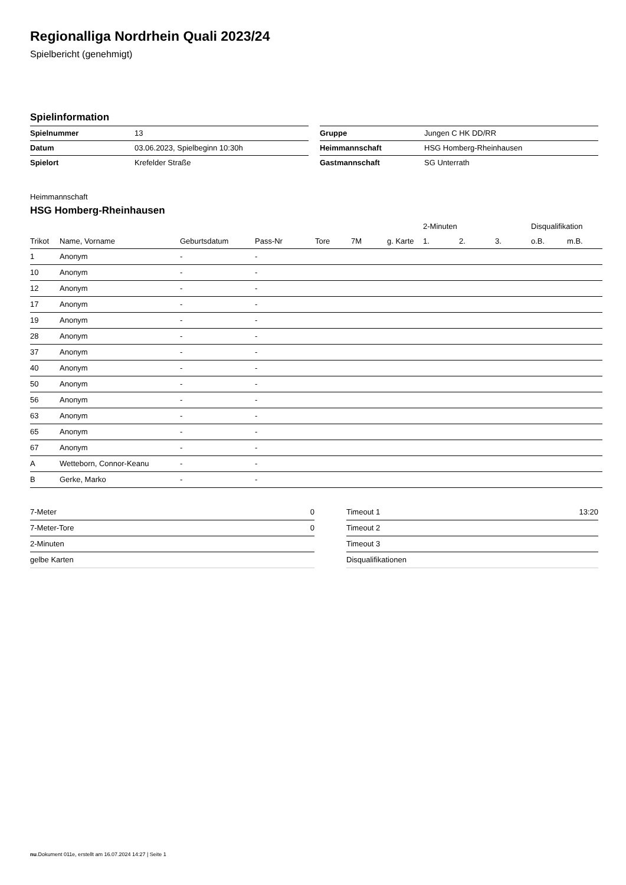Regionalliga Nordrhein Quali 2023/24
Spielbericht (genehmigt)
Spielinformation
| Spielnummer | 13 |
| Datum | 03.06.2023, Spielbeginn 10:30h |
| Spielort | Krefelder Straße |
| Gruppe | Jungen C HK DD/RR |
| Heimmannschaft | HSG Homberg-Rheinhausen |
| Gastmannschaft | SG Unterrath |
Heimmannschaft
HSG Homberg-Rheinhausen
| | | | | | | | 2-Minuten | | | Disqualifikation | |
| --- | --- | --- | --- | --- | --- | --- | --- | --- | --- | --- | --- |
| Trikot | Name, Vorname | Geburtsdatum | Pass-Nr | Tore | 7M | g. Karte | 1. | 2. | 3. | o.B. | m.B. |
| 1 | Anonym | - | - | | | | | | | | |
| 10 | Anonym | - | - | | | | | | | | |
| 12 | Anonym | - | - | | | | | | | | |
| 17 | Anonym | - | - | | | | | | | | |
| 19 | Anonym | - | - | | | | | | | | |
| 28 | Anonym | - | - | | | | | | | | |
| 37 | Anonym | - | - | | | | | | | | |
| 40 | Anonym | - | - | | | | | | | | |
| 50 | Anonym | - | - | | | | | | | | |
| 56 | Anonym | - | - | | | | | | | | |
| 63 | Anonym | - | - | | | | | | | | |
| 65 | Anonym | - | - | | | | | | | | |
| 67 | Anonym | - | - | | | | | | | | |
| A | Wetteborn, Connor-Keanu | - | - | | | | | | | | |
| B | Gerke, Marko | - | - | | | | | | | | |
| 7-Meter | 0 |
| 7-Meter-Tore | 0 |
| 2-Minuten | |
| gelbe Karten | |
| Timeout 1 | 13:20 |
| Timeout 2 | |
| Timeout 3 | |
| Disqualifikationen | |
nu.Dokument 011e, erstellt am 16.07.2024 14:27 | Seite 1